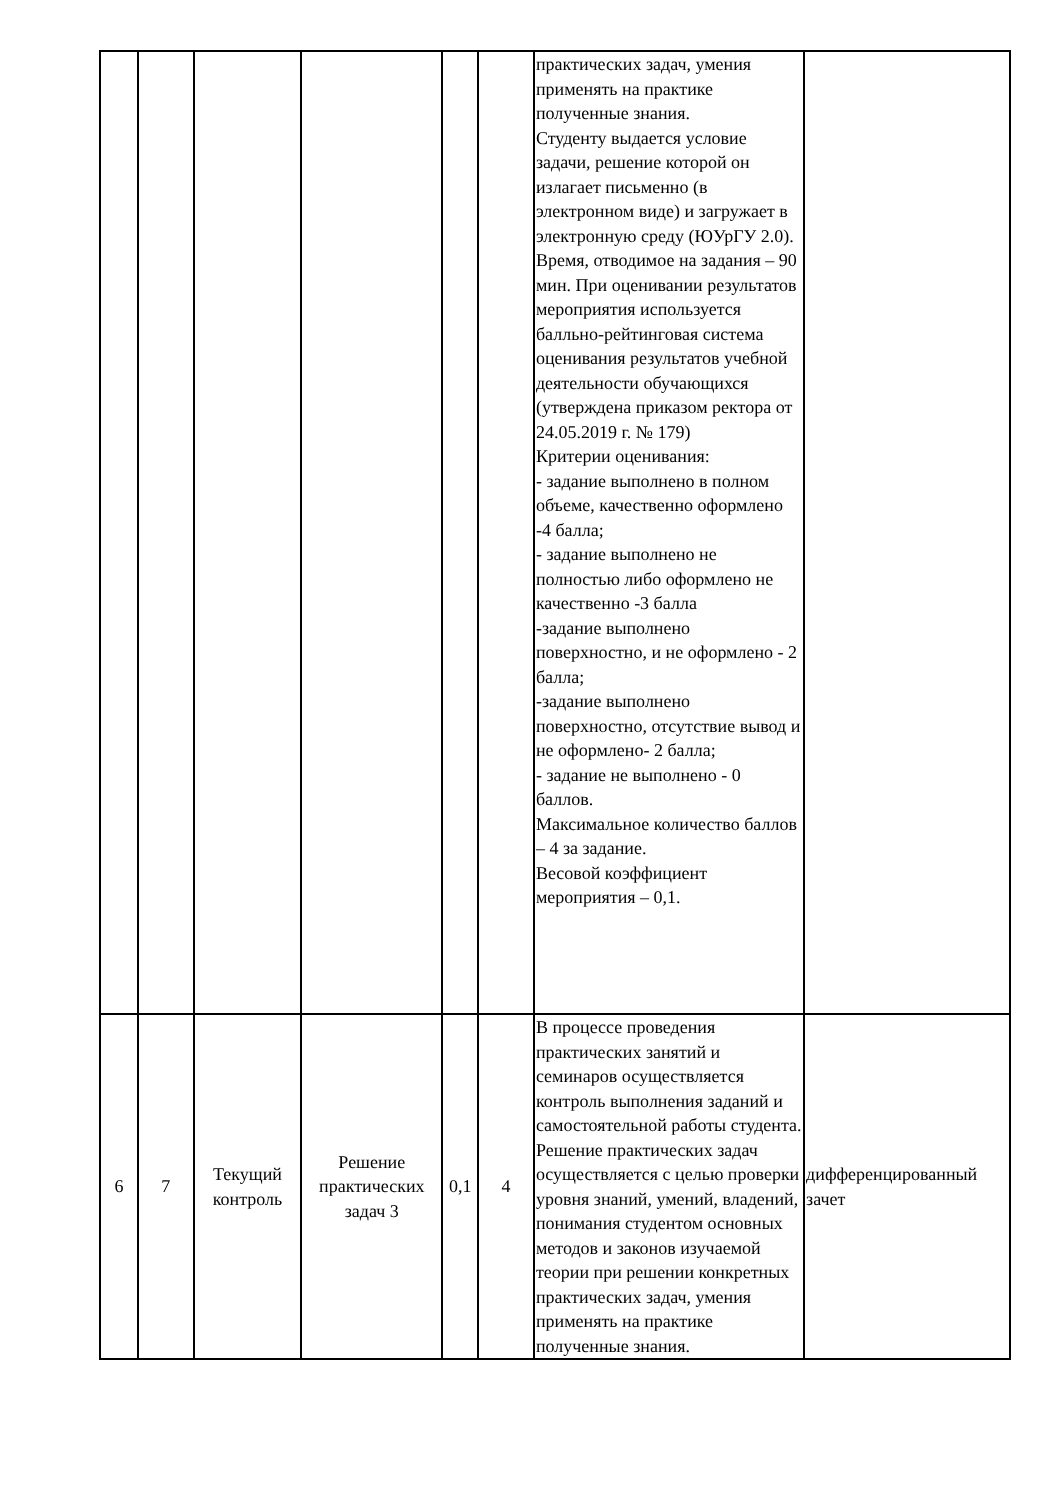| | | | | | | практических задач, умения применять на практике полученные знания. Студенту выдается условие задачи, решение которой он излагает письменно (в электронном виде) и загружает в электронную среду (ЮУрГУ 2.0). Время, отводимое на задания – 90 мин. При оценивании результатов мероприятия используется балльно-рейтинговая система оценивания результатов учебной деятельности обучающихся (утверждена приказом ректора от 24.05.2019 г. № 179) Критерии оценивания: - задание выполнено в полном объеме, качественно оформлено -4 балла; - задание выполнено не полностью либо оформлено не качественно -3 балла -задание выполнено поверхностно, и не оформлено - 2 балла; -задание выполнено поверхностно, отсутствие вывод и не оформлено- 2 балла; - задание не выполнено - 0 баллов. Максимальное количество баллов – 4 за задание. Весовой коэффициент мероприятия – 0,1. | |
| 6 | 7 | Текущий контроль | Решение практических задач 3 | 0,1 | 4 | В процессе проведения практических занятий и семинаров осуществляется контроль выполнения заданий и самостоятельной работы студента. Решение практических задач осуществляется с целью проверки уровня знаний, умений, владений, понимания студентом основных методов и законов изучаемой теории при решении конкретных практических задач, умения применять на практике полученные знания. | дифференцированный зачет |